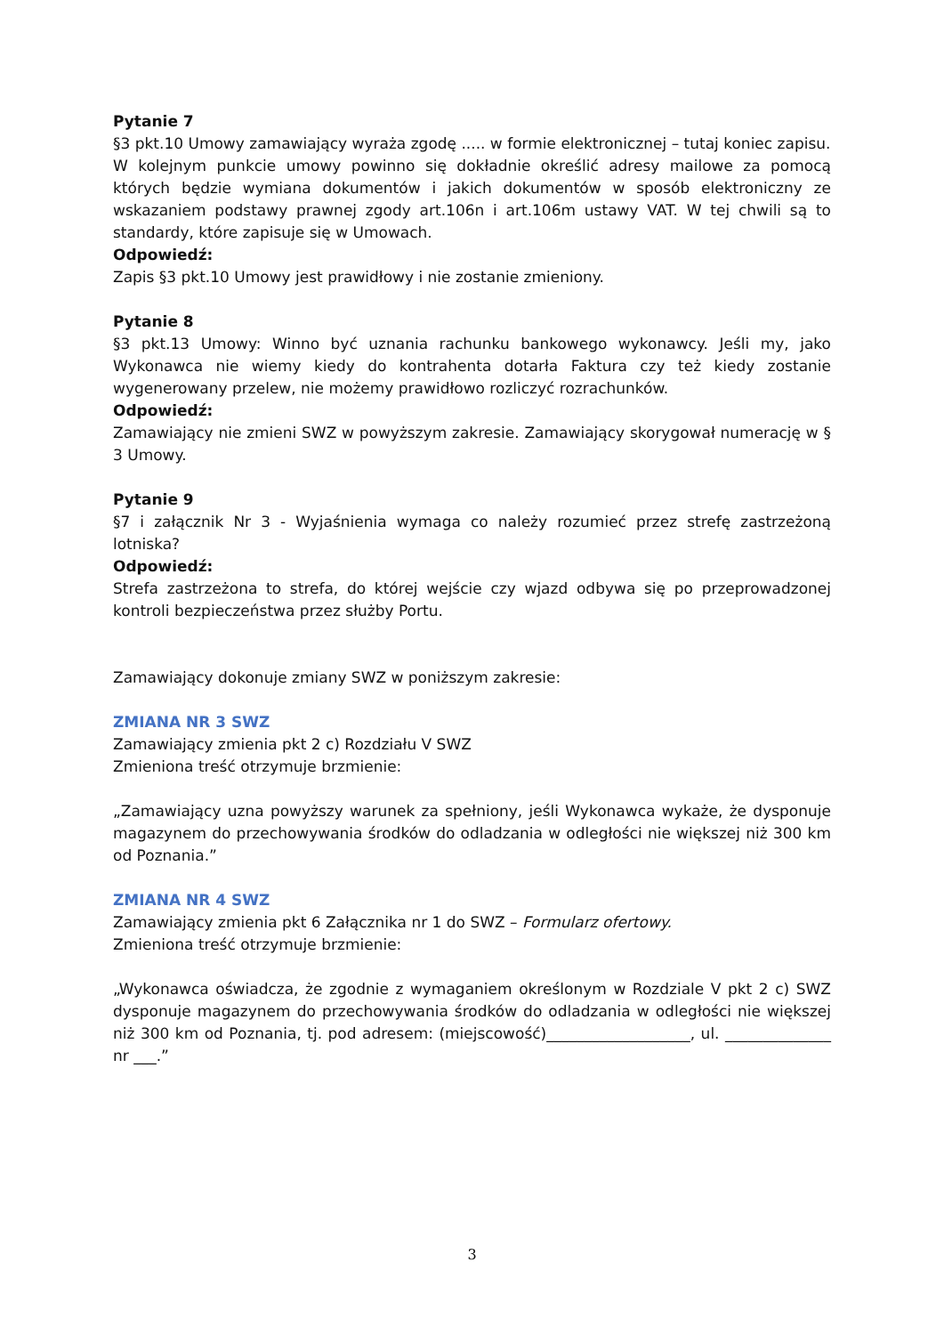Pytanie 7
§3 pkt.10 Umowy zamawiający wyraża zgodę ..... w formie elektronicznej – tutaj koniec zapisu.
W kolejnym punkcie umowy powinno się dokładnie określić adresy mailowe za pomocą których będzie wymiana dokumentów i jakich dokumentów w sposób elektroniczny ze wskazaniem podstawy prawnej zgody art.106n i art.106m ustawy VAT. W tej chwili są to standardy, które zapisuje się w Umowach.
Odpowiedź:
Zapis §3 pkt.10 Umowy jest prawidłowy i nie zostanie zmieniony.
Pytanie 8
§3 pkt.13 Umowy: Winno być uznania rachunku bankowego wykonawcy. Jeśli my, jako Wykonawca nie wiemy kiedy do kontrahenta dotarła Faktura czy też kiedy zostanie wygenerowany przelew, nie możemy prawidłowo rozliczyć rozrachunków.
Odpowiedź:
Zamawiający nie zmieni SWZ w powyższym zakresie. Zamawiający skorygował numerację w § 3 Umowy.
Pytanie 9
§7 i załącznik Nr 3 - Wyjaśnienia wymaga co należy rozumieć przez strefę zastrzeżoną lotniska?
Odpowiedź:
Strefa zastrzeżona to strefa, do której wejście czy wjazd odbywa się po przeprowadzonej kontroli bezpieczeństwa przez służby Portu.
Zamawiający dokonuje zmiany SWZ w poniższym zakresie:
ZMIANA NR 3 SWZ
Zamawiający zmienia pkt 2 c) Rozdziału V SWZ
Zmieniona treść otrzymuje brzmienie:
„Zamawiający uzna powyższy warunek za spełniony, jeśli Wykonawca wykaże, że dysponuje magazynem do przechowywania środków do odladzania w odległości nie większej niż 300 km od Poznania.”
ZMIANA NR 4 SWZ
Zamawiający zmienia pkt 6 Załącznika nr 1 do SWZ – Formularz ofertowy.
Zmieniona treść otrzymuje brzmienie:
„Wykonawca oświadcza, że zgodnie z wymaganiem określonym w Rozdziale V pkt 2 c) SWZ dysponuje magazynem do przechowywania środków do odladzania w odległości nie większej niż 300 km od Poznania, tj. pod adresem: (miejscowość)___________________, ul. ______________ nr ___.”
3